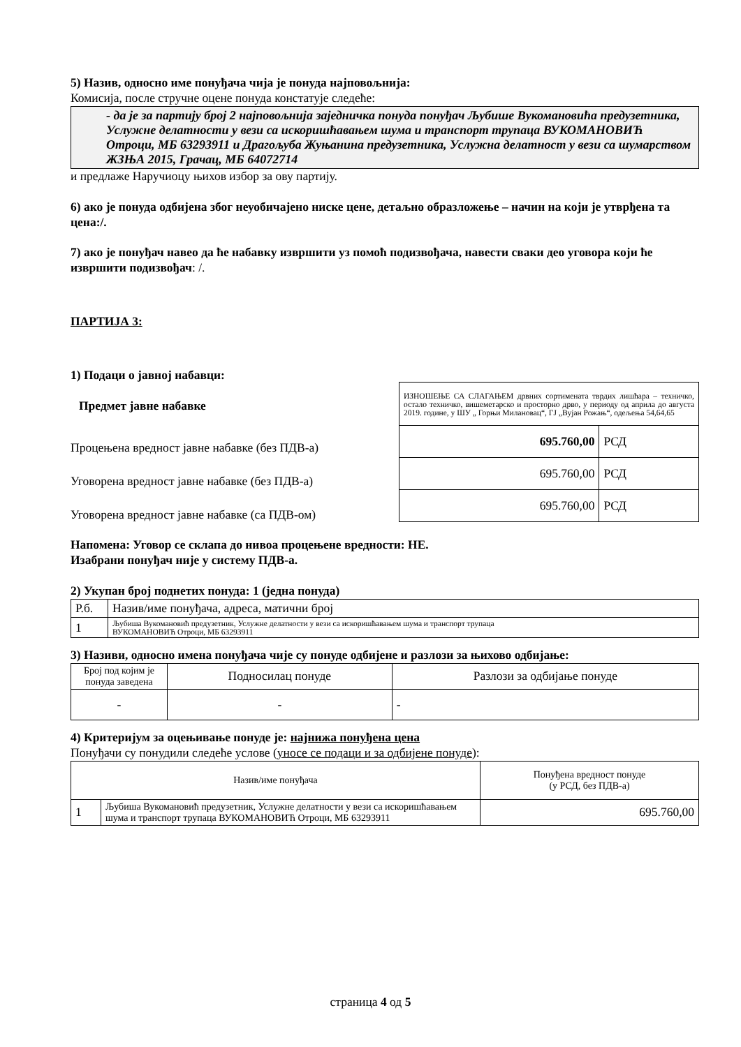5) Назив, односно име понуђача чија је понуда најповољнија:
Комисија, после стручне оцене понуда констатује следеће:
- да је за партију број 2 најповољнија заједничка понуда понуђач Љубише Вукомановића предузетника, Услужне делатности у вези са искоришћавањем шума и транспорт трупаца ВУКОМАНОВИЋ Отроци, МБ 63293911 и Драгољуба Жуњанина предузетника, Услужна делатност у вези са шумарством ЖЗЊА 2015, Грачац, МБ 64072714
и предлаже Наручиоцу њихов избор за ову партију.
6) ако је понуда одбијена због неуобичајено ниске цене, детаљно образложење – начин на који је утврђена та цена:/.
7) ако је понуђач навео да ће набавку извршити уз помоћ подизвођача, навести сваки део уговора који ће извршити подизвођач: /.
ПАРТИЈА 3:
1) Подаци о јавној набавци:
Предмет јавне набавке
Процењена вредност јавне набавке (без ПДВ-а)
Уговорена вредност јавне набавке (без ПДВ-а)
Уговорена вредност јавне набавке (са ПДВ-ом)
| ИЗНОШЕЊЕ СА СЛАГАЊЕМ дрвних сортимената тврдих лишћара – техничко, остало техничко, вишеметарско и просторно дрво, у периоду од априла до августа 2019. године, у ШУ „ Горњи Милановац“, ГЈ „Вујан Рожањ“, одељења 54,64,65 | |
| 695.760,00 | РСД |
| 695.760,00 | РСД |
| 695.760,00 | РСД |
Напомена: Уговор се склапа до нивоа процењене вредности: НЕ.
Изабрани понуђач није у систему ПДВ-а.
2) Укупан број поднетих понуда: 1 (једна понуда)
| Р.б. | Назив/име понуђача, адреса, матични број |
| 1 | Љубиша Вукомановић предузетник, Услужне делатности у вези са искоришћавањем шума и транспорт трупаца ВУКОМАНОВИЋ Отроци, МБ 63293911 |
3) Називи, односно имена понуђача чије су понуде одбијене и разлози за њихово одбијање:
| Број под којим је понуда заведена | Подносилац понуде | Разлози за одбијање понуде |
| - | - | - |
4) Критеријум за оцењивање понуде је: најнижа понуђена цена
Понуђачи су понудили следеће услове (уносе се подаци и за одбијене понуде):
| Назив/име понуђача | | Понуђена вредност понуде (у РСД, без ПДВ-а) |
| 1 | Љубиша Вукомановић предузетник, Услужне делатности у вези са искоришћавањем шума и транспорт трупаца ВУКОМАНОВИЋ Отроци, МБ 63293911 | 695.760,00 |
страница 4 од 5